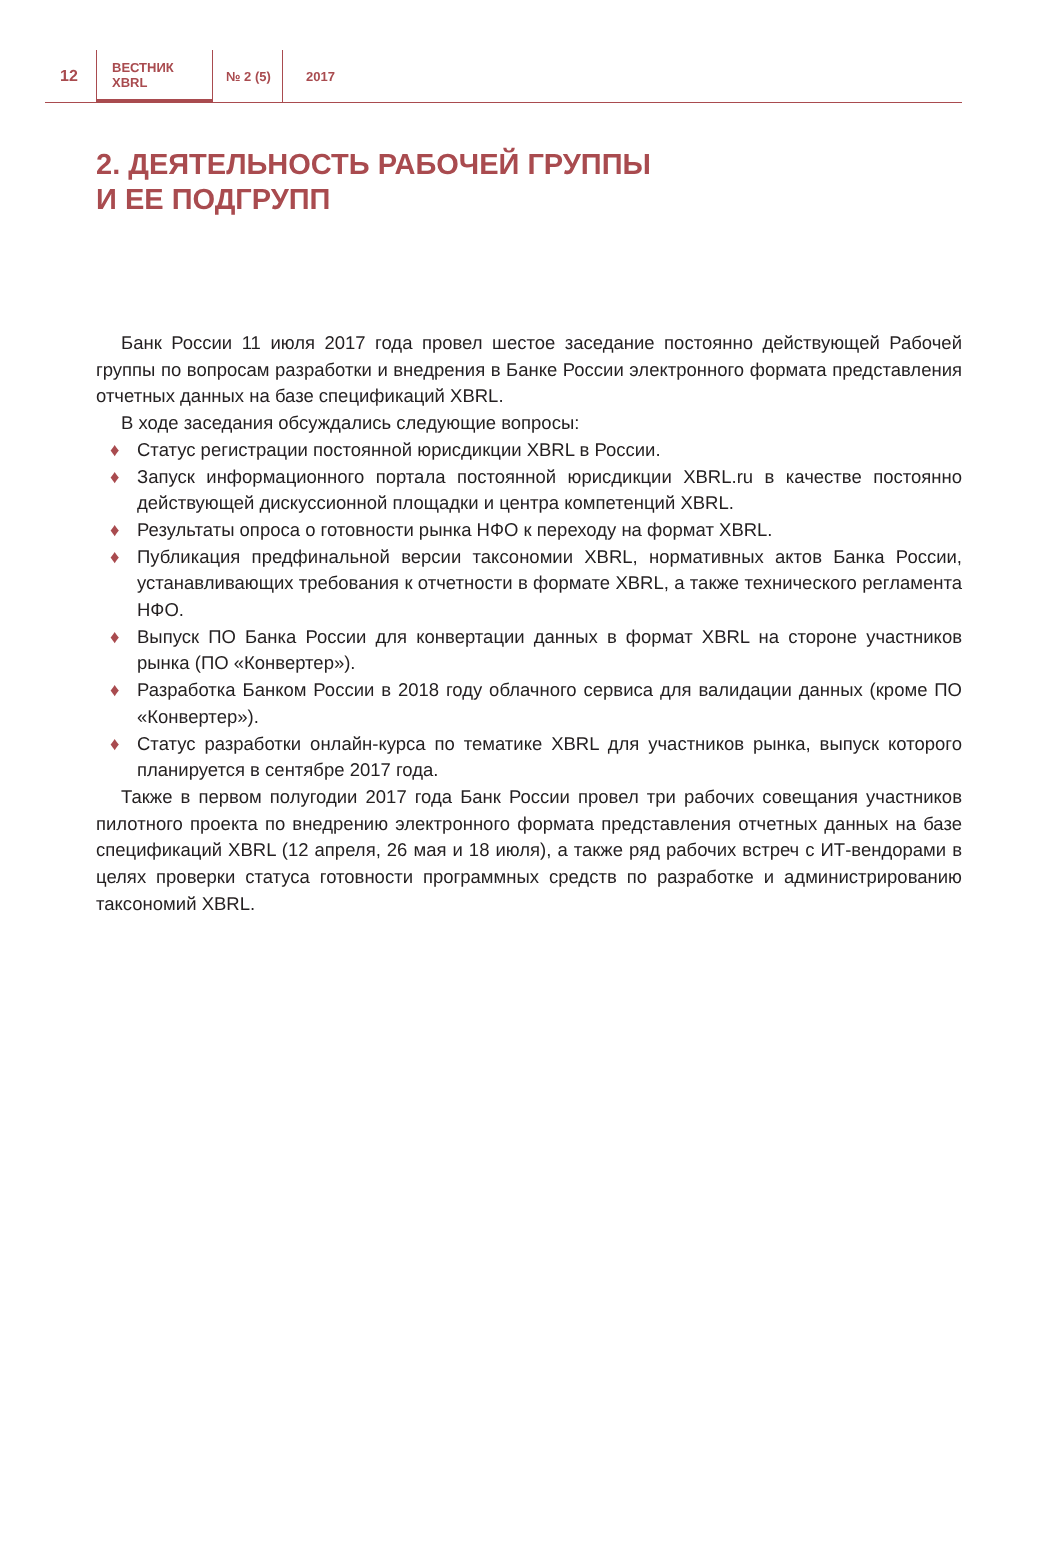12
ВЕСТНИК
XBRL
№ 2 (5) 2017
2. ДЕЯТЕЛЬНОСТЬ РАБОЧЕЙ ГРУППЫ
И ЕЕ ПОДГРУПП
Банк России 11 июля 2017 года провел шестое заседание постоянно действующей Рабочей группы по вопросам разработки и внедрения в Банке России электронного формата представления отчетных данных на базе спецификаций XBRL.
В ходе заседания обсуждались следующие вопросы:
♦ Статус регистрации постоянной юрисдикции XBRL в России.
♦ Запуск информационного портала постоянной юрисдикции XBRL.ru в качестве постоянно действующей дискуссионной площадки и центра компетенций XBRL.
♦ Результаты опроса о готовности рынка НФО к переходу на формат XBRL.
♦ Публикация предфинальной версии таксономии XBRL, нормативных актов Банка России, устанавливающих требования к отчетности в формате XBRL, а также технического регламента НФО.
♦ Выпуск ПО Банка России для конвертации данных в формат XBRL на стороне участников рынка (ПО «Конвертер»).
♦ Разработка Банком России в 2018 году облачного сервиса для валидации данных (кроме ПО «Конвертер»).
♦ Статус разработки онлайн-курса по тематике XBRL для участников рынка, выпуск которого планируется в сентябре 2017 года.
Также в первом полугодии 2017 года Банк России провел три рабочих совещания участников пилотного проекта по внедрению электронного формата представления отчетных данных на базе спецификаций XBRL (12 апреля, 26 мая и 18 июля), а также ряд рабочих встреч с ИТ-вендорами в целях проверки статуса готовности программных средств по разработке и администрированию таксономий XBRL.